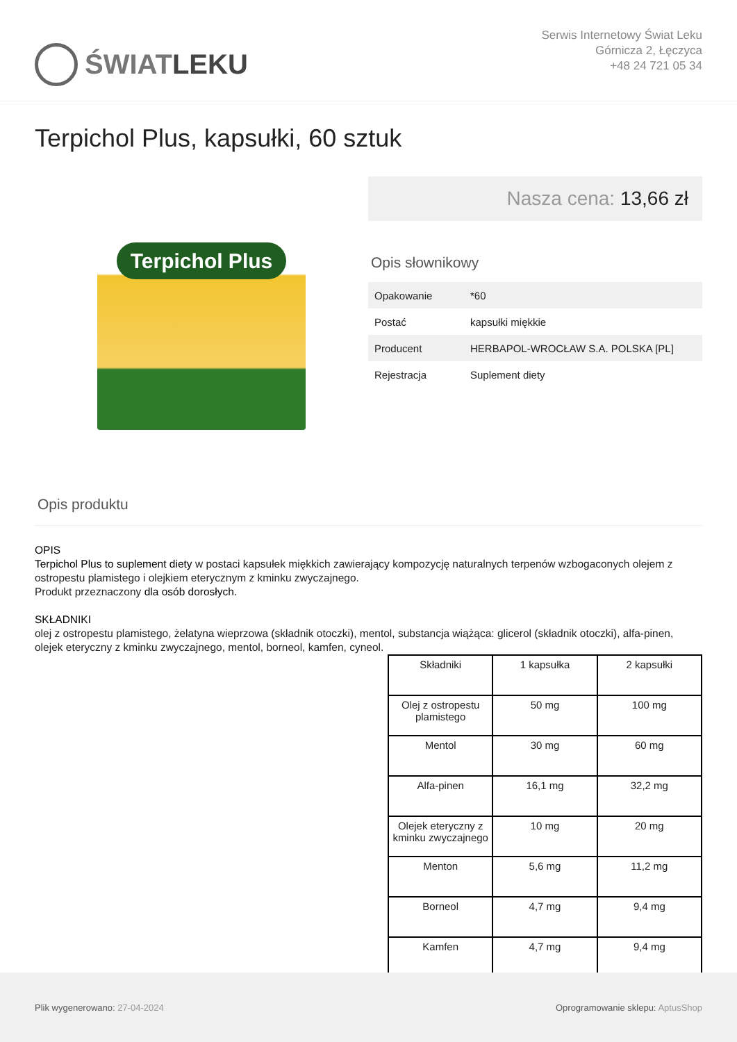ŚWIAT LEKU
Serwis Internetowy Świat Leku
Górnicza 2, Łęczyca
+48 24 721 05 34
Terpichol Plus, kapsułki, 60 sztuk
Terpichol Plus
Nasza cena: 13,66 zł
Opis słownikowy
| Opakowanie | *60 |
| Postać | kapsułki miękkie |
| Producent | HERBAPOL-WROCŁAW S.A. POLSKA [PL] |
| Rejestracja | Suplement diety |
Opis produktu
OPIS
Terpichol Plus to suplement diety w postaci kapsułek miękkich zawierający kompozycję naturalnych terpenów wzbogaconych olejem z ostropestu plamistego i olejkiem eterycznym z kminku zwyczajnego.
Produkt przeznaczony dla osób dorosłych.
SKŁADNIKI
olej z ostropestu plamistego, żelatyna wieprzowa (składnik otoczki), mentol, substancja wiążąca: glicerol (składnik otoczki), alfa-pinen, olejek eteryczny z kminku zwyczajnego, mentol, borneol, kamfen, cyneol.
| Składniki | 1 kapsułka | 2 kapsułki |
| --- | --- | --- |
| Olej z ostropestu plamistego | 50 mg | 100 mg |
| Mentol | 30 mg | 60 mg |
| Alfa-pinen | 16,1 mg | 32,2 mg |
| Olejek eteryczny z kminku zwyczajnego | 10 mg | 20 mg |
| Menton | 5,6 mg | 11,2 mg |
| Borneol | 4,7 mg | 9,4 mg |
| Kamfen | 4,7 mg | 9,4 mg |
Plik wygenerowano: 27-04-2024
Oprogramowanie sklepu: AptusShop